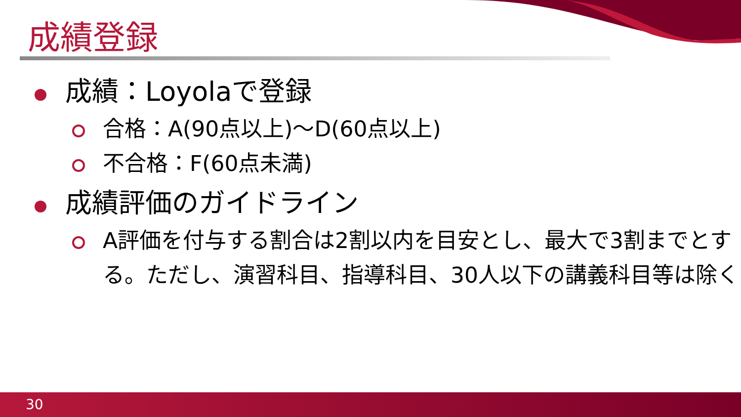成績登録
成績：Loyolaで登録
合格：A(90点以上)～D(60点以上)
不合格：F(60点未満)
成績評価のガイドライン
A評価を付与する割合は2割以内を目安とし、最大で3割までとする。ただし、演習科目、指導科目、30人以下の講義科目等は除く
30